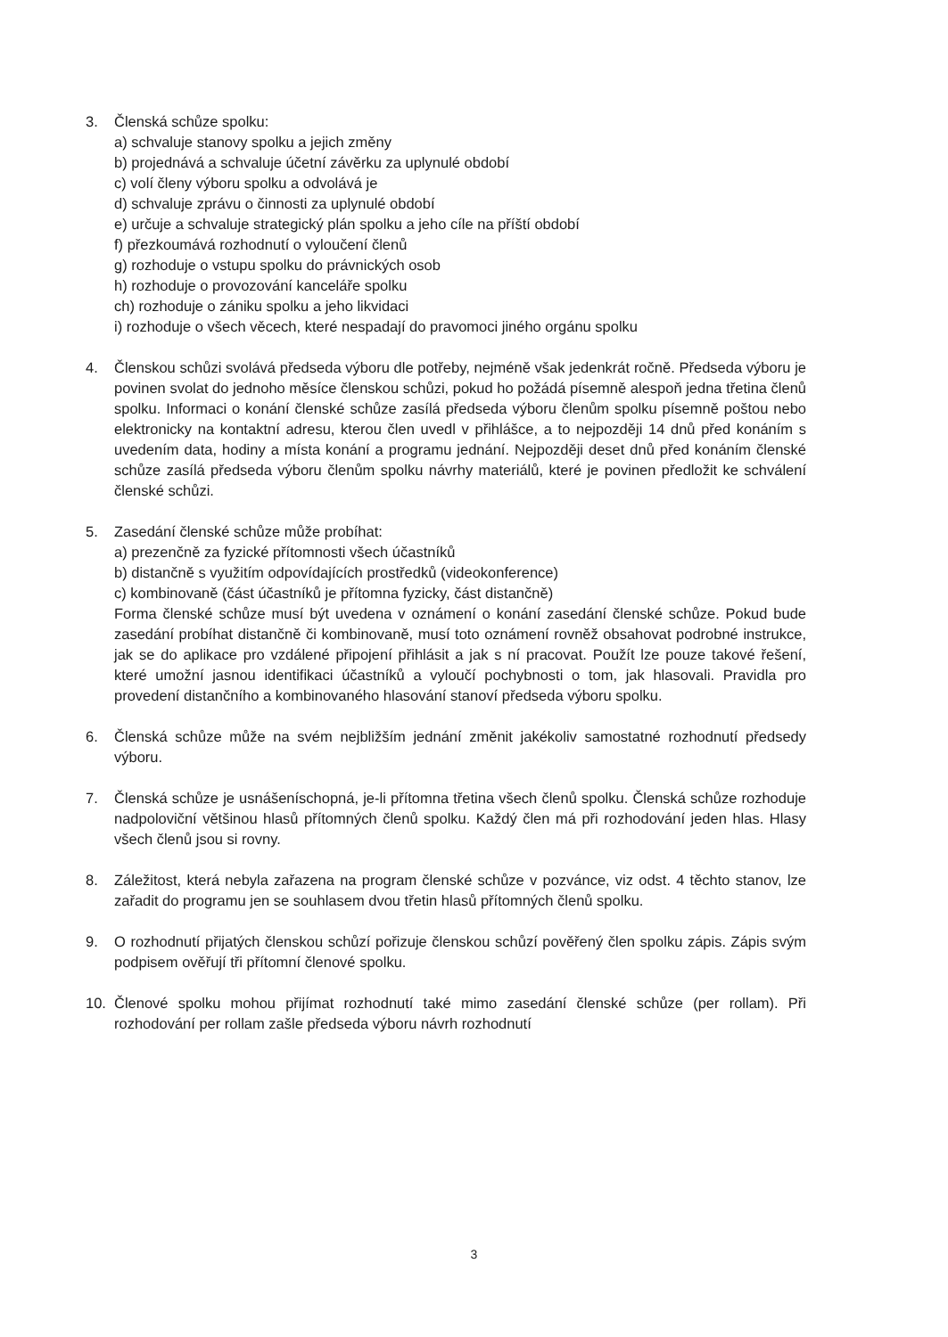3. Členská schůze spolku:
a) schvaluje stanovy spolku a jejich změny
b) projednává a schvaluje účetní závěrku za uplynulé období
c) volí členy výboru spolku a odvolává je
d) schvaluje zprávu o činnosti za uplynulé období
e) určuje a schvaluje strategický plán spolku a jeho cíle na příští období
f) přezkoumává rozhodnutí o vyloučení členů
g) rozhoduje o vstupu spolku do právnických osob
h) rozhoduje o provozování kanceláře spolku
ch) rozhoduje o zániku spolku a jeho likvidaci
i) rozhoduje o všech věcech, které nespadají do pravomoci jiného orgánu spolku
4. Členskou schůzi svolává předseda výboru dle potřeby, nejméně však jedenkrát ročně. Předseda výboru je povinen svolat do jednoho měsíce členskou schůzi, pokud ho požádá písemně alespoň jedna třetina členů spolku. Informaci o konání členské schůze zasílá předseda výboru členům spolku písemně poštou nebo elektronicky na kontaktní adresu, kterou člen uvedl v přihlášce, a to nejpozději 14 dnů před konáním s uvedením data, hodiny a místa konání a programu jednání. Nejpozději deset dnů před konáním členské schůze zasílá předseda výboru členům spolku návrhy materiálů, které je povinen předložit ke schválení členské schůzi.
5. Zasedání členské schůze může probíhat:
a) prezenčně za fyzické přítomnosti všech účastníků
b) distančně s využitím odpovídajících prostředků (videokonference)
c) kombinovaně (část účastníků je přítomna fyzicky, část distančně)
Forma členské schůze musí být uvedena v oznámení o konání zasedání členské schůze. Pokud bude zasedání probíhat distančně či kombinovaně, musí toto oznámení rovněž obsahovat podrobné instrukce, jak se do aplikace pro vzdálené připojení přihlásit a jak s ní pracovat. Použít lze pouze takové řešení, které umožní jasnou identifikaci účastníků a vyloučí pochybnosti o tom, jak hlasovali. Pravidla pro provedení distančního a kombinovaného hlasování stanoví předseda výboru spolku.
6. Členská schůze může na svém nejbližším jednání změnit jakékoliv samostatné rozhodnutí předsedy výboru.
7. Členská schůze je usnášeníschopná, je-li přítomna třetina všech členů spolku. Členská schůze rozhoduje nadpoloviční většinou hlasů přítomných členů spolku. Každý člen má při rozhodování jeden hlas. Hlasy všech členů jsou si rovny.
8. Záležitost, která nebyla zařazena na program členské schůze v pozvánce, viz odst. 4 těchto stanov, lze zařadit do programu jen se souhlasem dvou třetin hlasů přítomných členů spolku.
9. O rozhodnutí přijatých členskou schůzí pořizuje členskou schůzí pověřený člen spolku zápis. Zápis svým podpisem ověřují tři přítomní členové spolku.
10. Členové spolku mohou přijímat rozhodnutí také mimo zasedání členské schůze (per rollam). Při rozhodování per rollam zašle předseda výboru návrh rozhodnutí
3